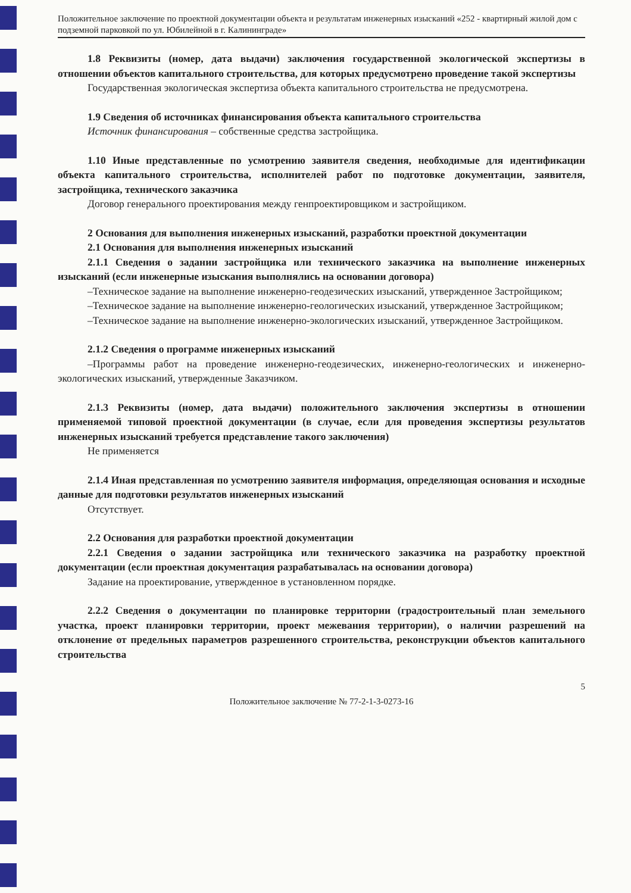Положительное заключение по проектной документации объекта и результатам инженерных изысканий «252 - квартирный жилой дом с подземной парковкой по ул. Юбилейной в г. Калининграде»
1.8 Реквизиты (номер, дата выдачи) заключения государственной экологической экспертизы в отношении объектов капитального строительства, для которых предусмотрено проведение такой экспертизы
Государственная экологическая экспертиза объекта капитального строительства не предусмотрена.
1.9 Сведения об источниках финансирования объекта капитального строительства
Источник финансирования – собственные средства застройщика.
1.10 Иные представленные по усмотрению заявителя сведения, необходимые для идентификации объекта капитального строительства, исполнителей работ по подготовке документации, заявителя, застройщика, технического заказчика
Договор генерального проектирования между генпроектировщиком и застройщиком.
2 Основания для выполнения инженерных изысканий, разработки проектной документации
2.1 Основания для выполнения инженерных изысканий
2.1.1 Сведения о задании застройщика или технического заказчика на выполнение инженерных изысканий (если инженерные изыскания выполнялись на основании договора)
–Техническое задание на выполнение инженерно-геодезических изысканий, утвержденное Застройщиком;
–Техническое задание на выполнение инженерно-геологических изысканий, утвержденное Застройщиком;
–Техническое задание на выполнение инженерно-экологических изысканий, утвержденное Застройщиком.
2.1.2 Сведения о программе инженерных изысканий
–Программы работ на проведение инженерно-геодезических, инженерно-геологических и инженерно-экологических изысканий, утвержденные Заказчиком.
2.1.3 Реквизиты (номер, дата выдачи) положительного заключения экспертизы в отношении применяемой типовой проектной документации (в случае, если для проведения экспертизы результатов инженерных изысканий требуется представление такого заключения)
Не применяется
2.1.4 Иная представленная по усмотрению заявителя информация, определяющая основания и исходные данные для подготовки результатов инженерных изысканий
Отсутствует.
2.2 Основания для разработки проектной документации
2.2.1 Сведения о задании застройщика или технического заказчика на разработку проектной документации (если проектная документация разрабатывалась на основании договора)
Задание на проектирование, утвержденное в установленном порядке.
2.2.2 Сведения о документации по планировке территории (градостроительный план земельного участка, проект планировки территории, проект межевания территории), о наличии разрешений на отклонение от предельных параметров разрешенного строительства, реконструкции объектов капитального строительства
5
Положительное заключение № 77-2-1-3-0273-16